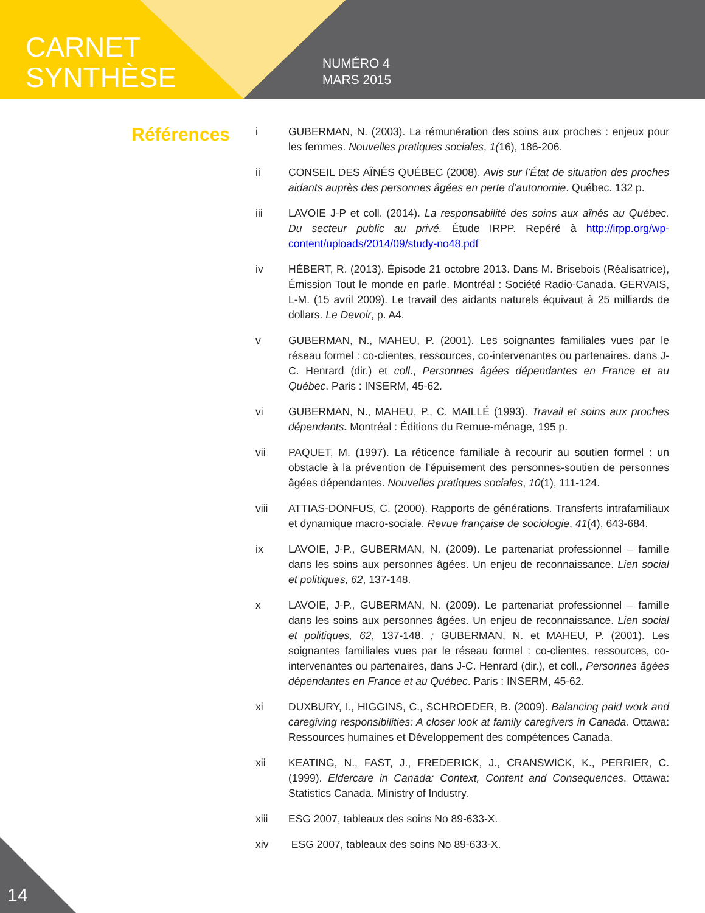CARNET
SYNTHÈSE
NUMÉRO 4
MARS 2015
Références
i GUBERMAN, N. (2003). La rémunération des soins aux proches : enjeux pour les femmes. Nouvelles pratiques sociales, 1(16), 186-206.
ii CONSEIL DES AÎNÉS QUÉBEC (2008). Avis sur l’État de situation des proches aidants auprès des personnes âgées en perte d’autonomie. Québec. 132 p.
iii LAVOIE J-P et coll. (2014). La responsabilité des soins aux aînés au Québec. Du secteur public au privé. Étude IRPP. Repéré à http://irpp.org/wp-content/uploads/2014/09/study-no48.pdf
iv HÉBERT, R. (2013). Épisode 21 octobre 2013. Dans M. Brisebois (Réalisatrice), Émission Tout le monde en parle. Montréal : Société Radio-Canada. GERVAIS, L-M. (15 avril 2009). Le travail des aidants naturels équivaut à 25 milliards de dollars. Le Devoir, p. A4.
v GUBERMAN, N., MAHEU, P. (2001). Les soignantes familiales vues par le réseau formel : co-clientes, ressources, co-intervenantes ou partenaires. dans J-C. Henrard (dir.) et coll., Personnes âgées dépendantes en France et au Québec. Paris : INSERM, 45-62.
vi GUBERMAN, N., MAHEU, P., C. MAILLÉ (1993). Travail et soins aux proches dépendants. Montréal : Éditions du Remue-ménage, 195 p.
vii PAQUET, M. (1997). La réticence familiale à recourir au soutien formel : un obstacle à la prévention de l’épuisement des personnes-soutien de personnes âgées dépendantes. Nouvelles pratiques sociales, 10(1), 111-124.
viii ATTIAS-DONFUS, C. (2000). Rapports de générations. Transferts intrafamiliaux et dynamique macro-sociale. Revue française de sociologie, 41(4), 643-684.
ix LAVOIE, J-P., GUBERMAN, N. (2009). Le partenariat professionnel – famille dans les soins aux personnes âgées. Un enjeu de reconnaissance. Lien social et politiques, 62, 137-148.
x LAVOIE, J-P., GUBERMAN, N. (2009). Le partenariat professionnel – famille dans les soins aux personnes âgées. Un enjeu de reconnaissance. Lien social et politiques, 62, 137-148. ; GUBERMAN, N. et MAHEU, P. (2001). Les soignantes familiales vues par le réseau formel : co-clientes, ressources, co-intervenantes ou partenaires, dans J-C. Henrard (dir.), et coll., Personnes âgées dépendantes en France et au Québec. Paris : INSERM, 45-62.
xi DUXBURY, I., HIGGINS, C., SCHROEDER, B. (2009). Balancing paid work and caregiving responsibilities: A closer look at family caregivers in Canada. Ottawa: Ressources humaines et Développement des compétences Canada.
xii KEATING, N., FAST, J., FREDERICK, J., CRANSWICK, K., PERRIER, C. (1999). Eldercare in Canada: Context, Content and Consequences. Ottawa: Statistics Canada. Ministry of Industry.
xiii ESG 2007, tableaux des soins No 89-633-X.
xiv ESG 2007, tableaux des soins No 89-633-X.
14